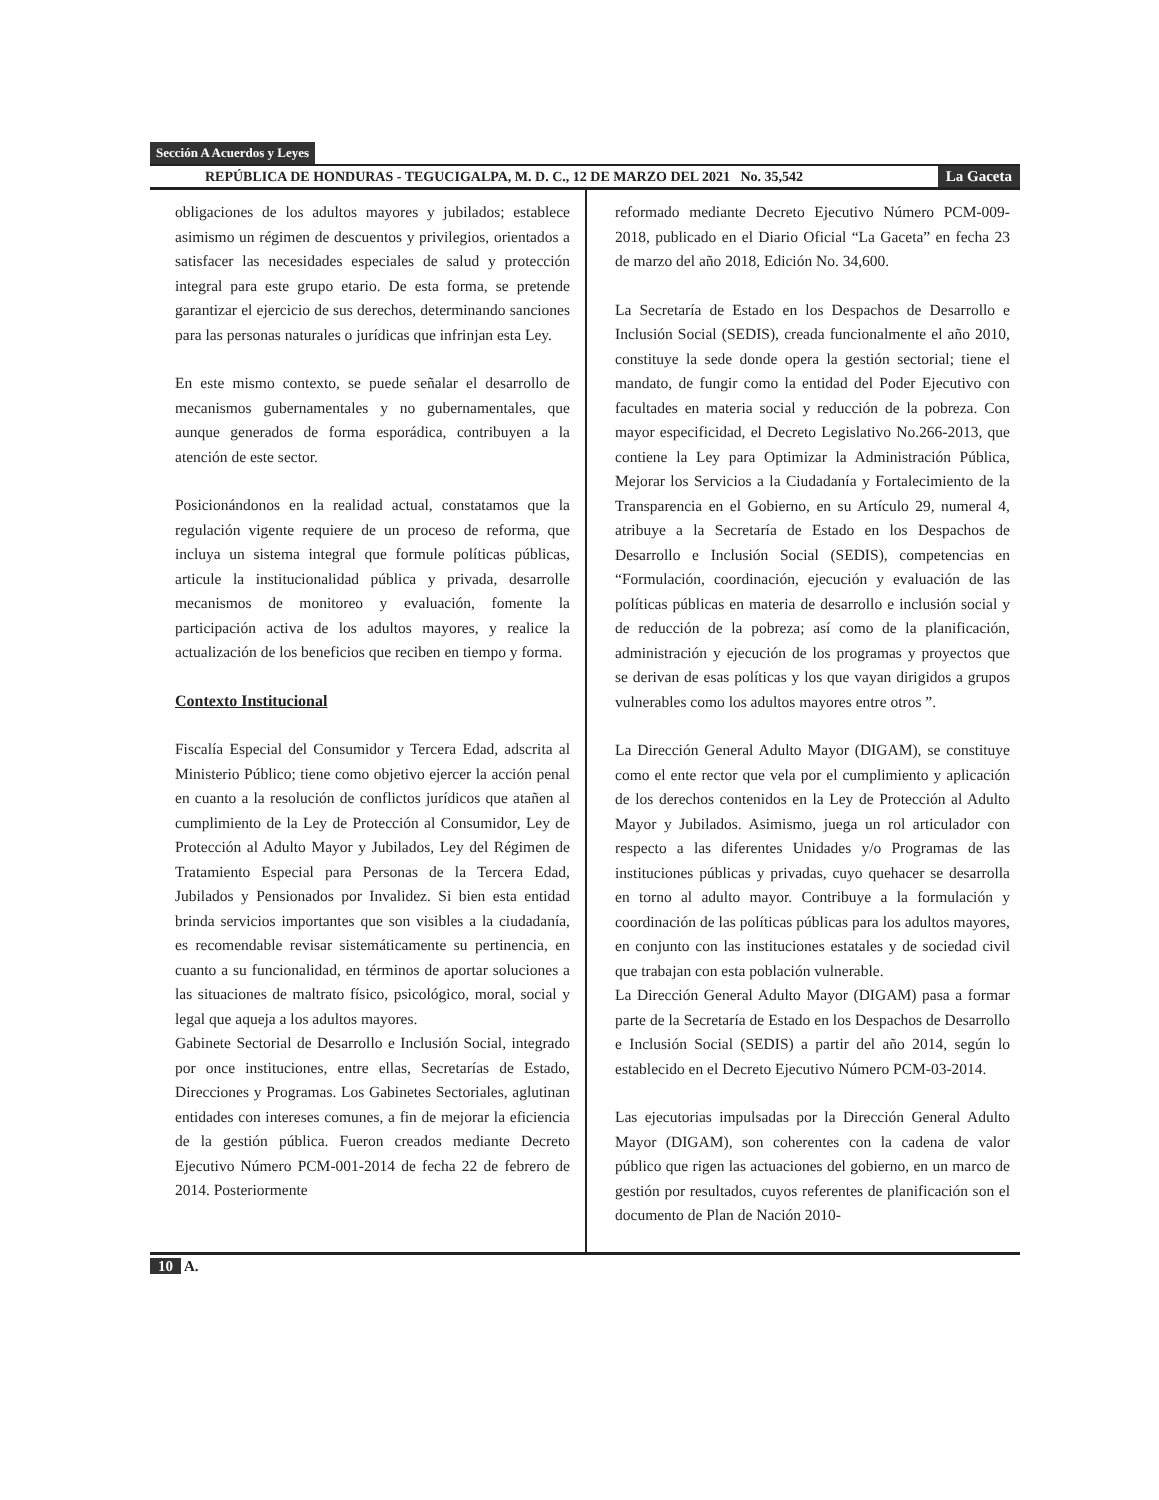Sección A Acuerdos y Leyes
REPÚBLICA DE HONDURAS - TEGUCIGALPA, M. D. C., 12 DE MARZO DEL 2021 No. 35,542 La Gaceta
obligaciones de los adultos mayores y jubilados; establece asimismo un régimen de descuentos y privilegios, orientados a satisfacer las necesidades especiales de salud y protección integral para este grupo etario. De esta forma, se pretende garantizar el ejercicio de sus derechos, determinando sanciones para las personas naturales o jurídicas que infrinjan esta Ley.
En este mismo contexto, se puede señalar el desarrollo de mecanismos gubernamentales y no gubernamentales, que aunque generados de forma esporádica, contribuyen a la atención de este sector.
Posicionándonos en la realidad actual, constatamos que la regulación vigente requiere de un proceso de reforma, que incluya un sistema integral que formule políticas públicas, articule la institucionalidad pública y privada, desarrolle mecanismos de monitoreo y evaluación, fomente la participación activa de los adultos mayores, y realice la actualización de los beneficios que reciben en tiempo y forma.
Contexto Institucional
Fiscalía Especial del Consumidor y Tercera Edad, adscrita al Ministerio Público; tiene como objetivo ejercer la acción penal en cuanto a la resolución de conflictos jurídicos que atañen al cumplimiento de la Ley de Protección al Consumidor, Ley de Protección al Adulto Mayor y Jubilados, Ley del Régimen de Tratamiento Especial para Personas de la Tercera Edad, Jubilados y Pensionados por Invalidez. Si bien esta entidad brinda servicios importantes que son visibles a la ciudadanía, es recomendable revisar sistemáticamente su pertinencia, en cuanto a su funcionalidad, en términos de aportar soluciones a las situaciones de maltrato físico, psicológico, moral, social y legal que aqueja a los adultos mayores.
Gabinete Sectorial de Desarrollo e Inclusión Social, integrado por once instituciones, entre ellas, Secretarías de Estado, Direcciones y Programas. Los Gabinetes Sectoriales, aglutinan entidades con intereses comunes, a fin de mejorar la eficiencia de la gestión pública. Fueron creados mediante Decreto Ejecutivo Número PCM-001-2014 de fecha 22 de febrero de 2014. Posteriormente
reformado mediante Decreto Ejecutivo Número PCM-009-2018, publicado en el Diario Oficial “La Gaceta” en fecha 23 de marzo del año 2018, Edición No. 34,600.
La Secretaría de Estado en los Despachos de Desarrollo e Inclusión Social (SEDIS), creada funcionalmente el año 2010, constituye la sede donde opera la gestión sectorial; tiene el mandato, de fungir como la entidad del Poder Ejecutivo con facultades en materia social y reducción de la pobreza. Con mayor especificidad, el Decreto Legislativo No.266-2013, que contiene la Ley para Optimizar la Administración Pública, Mejorar los Servicios a la Ciudadanía y Fortalecimiento de la Transparencia en el Gobierno, en su Artículo 29, numeral 4, atribuye a la Secretaría de Estado en los Despachos de Desarrollo e Inclusión Social (SEDIS), competencias en “Formulación, coordinación, ejecución y evaluación de las políticas públicas en materia de desarrollo e inclusión social y de reducción de la pobreza; así como de la planificación, administración y ejecución de los programas y proyectos que se derivan de esas políticas y los que vayan dirigidos a grupos vulnerables como los adultos mayores entre otros ”.
La Dirección General Adulto Mayor (DIGAM), se constituye como el ente rector que vela por el cumplimiento y aplicación de los derechos contenidos en la Ley de Protección al Adulto Mayor y Jubilados. Asimismo, juega un rol articulador con respecto a las diferentes Unidades y/o Programas de las instituciones públicas y privadas, cuyo quehacer se desarrolla en torno al adulto mayor. Contribuye a la formulación y coordinación de las políticas públicas para los adultos mayores, en conjunto con las instituciones estatales y de sociedad civil que trabajan con esta población vulnerable.
La Dirección General Adulto Mayor (DIGAM) pasa a formar parte de la Secretaría de Estado en los Despachos de Desarrollo e Inclusión Social (SEDIS) a partir del año 2014, según lo establecido en el Decreto Ejecutivo Número PCM-03-2014.
Las ejecutorias impulsadas por la Dirección General Adulto Mayor (DIGAM), son coherentes con la cadena de valor público que rigen las actuaciones del gobierno, en un marco de gestión por resultados, cuyos referentes de planificación son el documento de Plan de Nación 2010-
10 A.